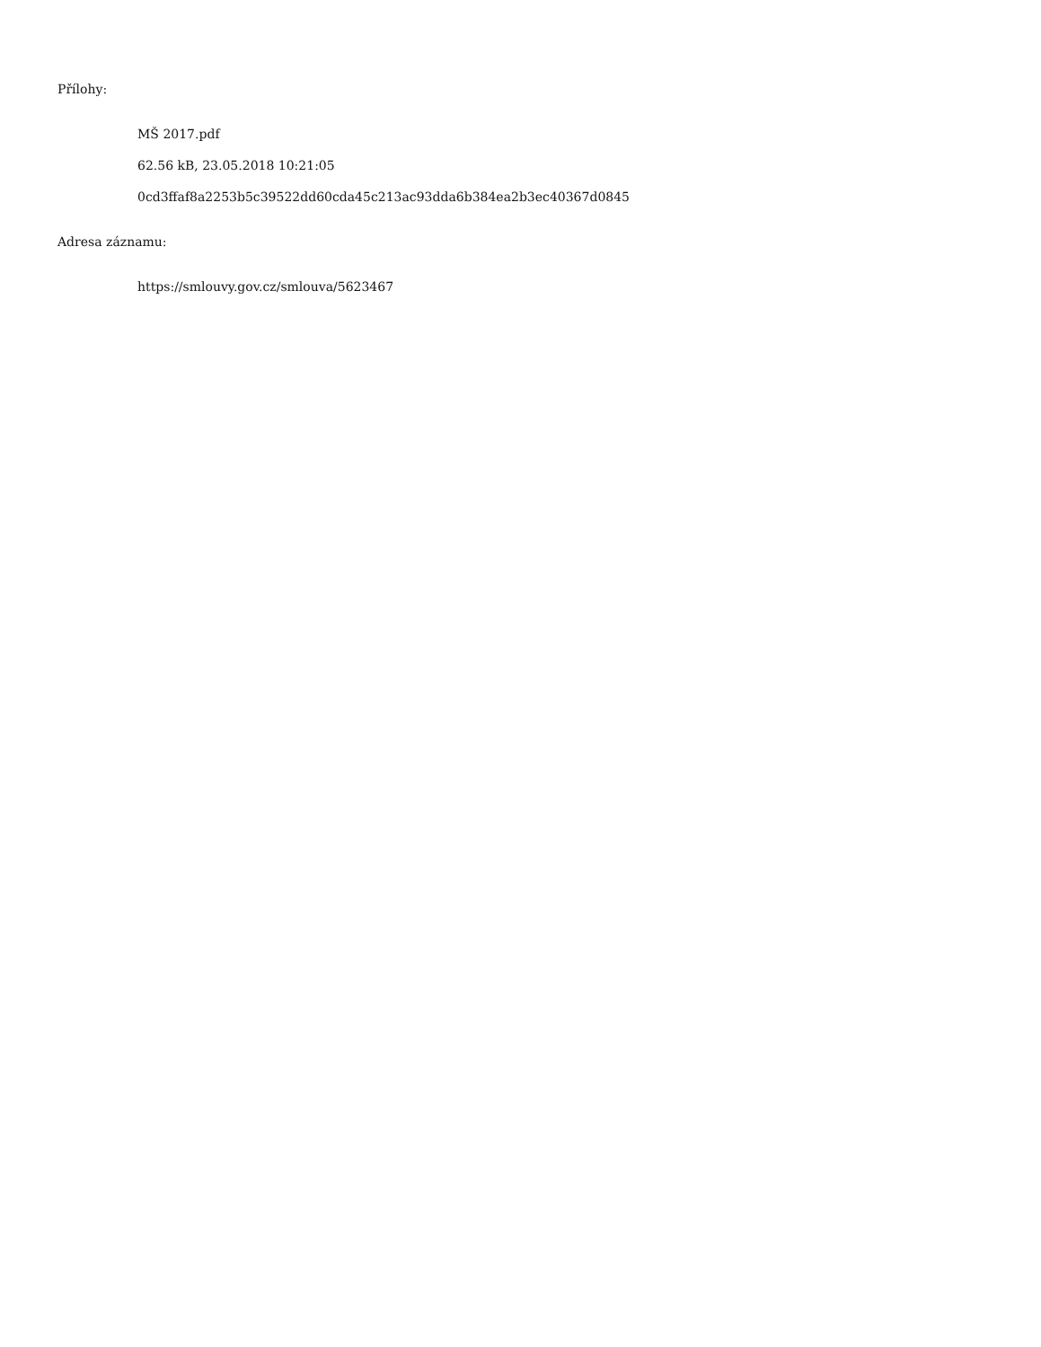Přílohy:
MŠ 2017.pdf
62.56 kB, 23.05.2018 10:21:05
0cd3ffaf8a2253b5c39522dd60cda45c213ac93dda6b384ea2b3ec40367d0845
Adresa záznamu:
https://smlouvy.gov.cz/smlouva/5623467